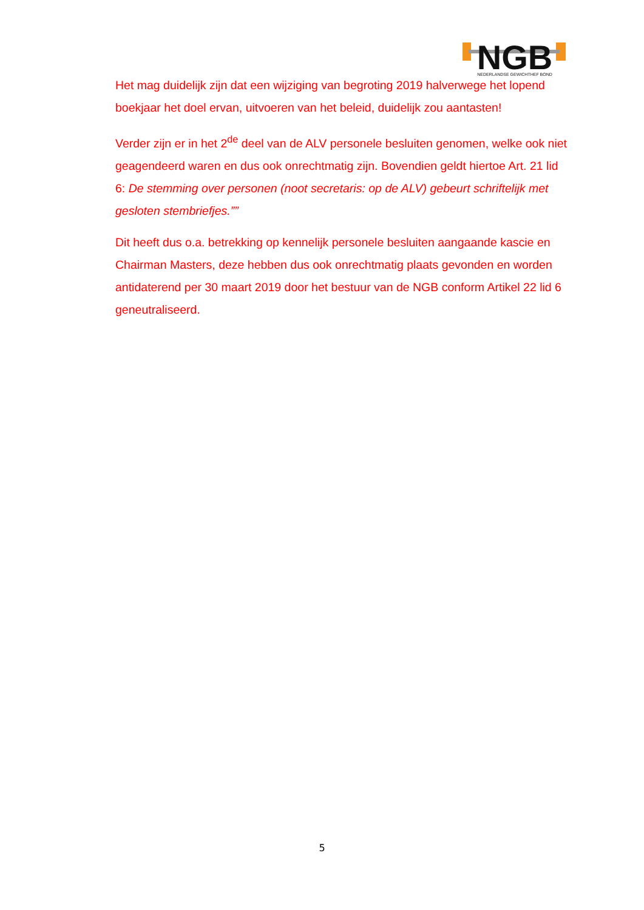NGB
NEDERLANDSE GEWICHTHEF BOND
Het mag duidelijk zijn dat een wijziging van begroting 2019 halverwege het lopend boekjaar het doel ervan, uitvoeren van het beleid, duidelijk zou aantasten!
Verder zijn er in het 2<sup>de</sup> deel van de ALV personele besluiten genomen, welke ook niet geagendeerd waren en dus ook onrechtmatig zijn. Bovendien geldt hiertoe Art. 21 lid 6: De stemming over personen (noot secretaris: op de ALV) gebeurt schriftelijk met gesloten stembriefjes.””
Dit heeft dus o.a. betrekking op kennelijk personele besluiten aangaande kascie en Chairman Masters, deze hebben dus ook onrechtmatig plaats gevonden en worden antidaterend per 30 maart 2019 door het bestuur van de NGB conform Artikel 22 lid 6 geneutraliseerd.
5